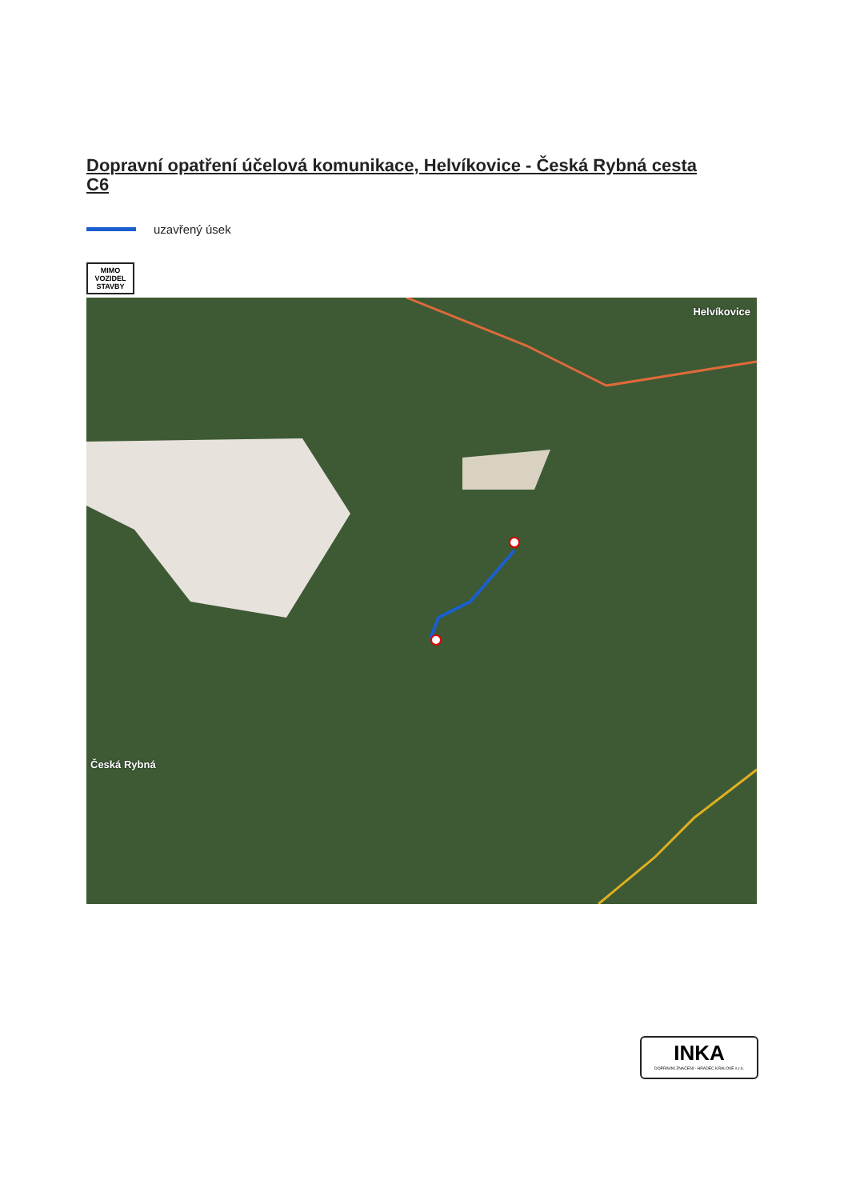Dopravní opatření účelová komunikace, Helvíkovice - Česká Rybná cesta C6
uzavřený úsek
MIMO
VOZIDEL
STAVBY
Helvíkovice
Česká Rybná
INKA
DOPRAVNÍ ZNAČENÍ - HRADEC KRÁLOVÉ s.r.o.